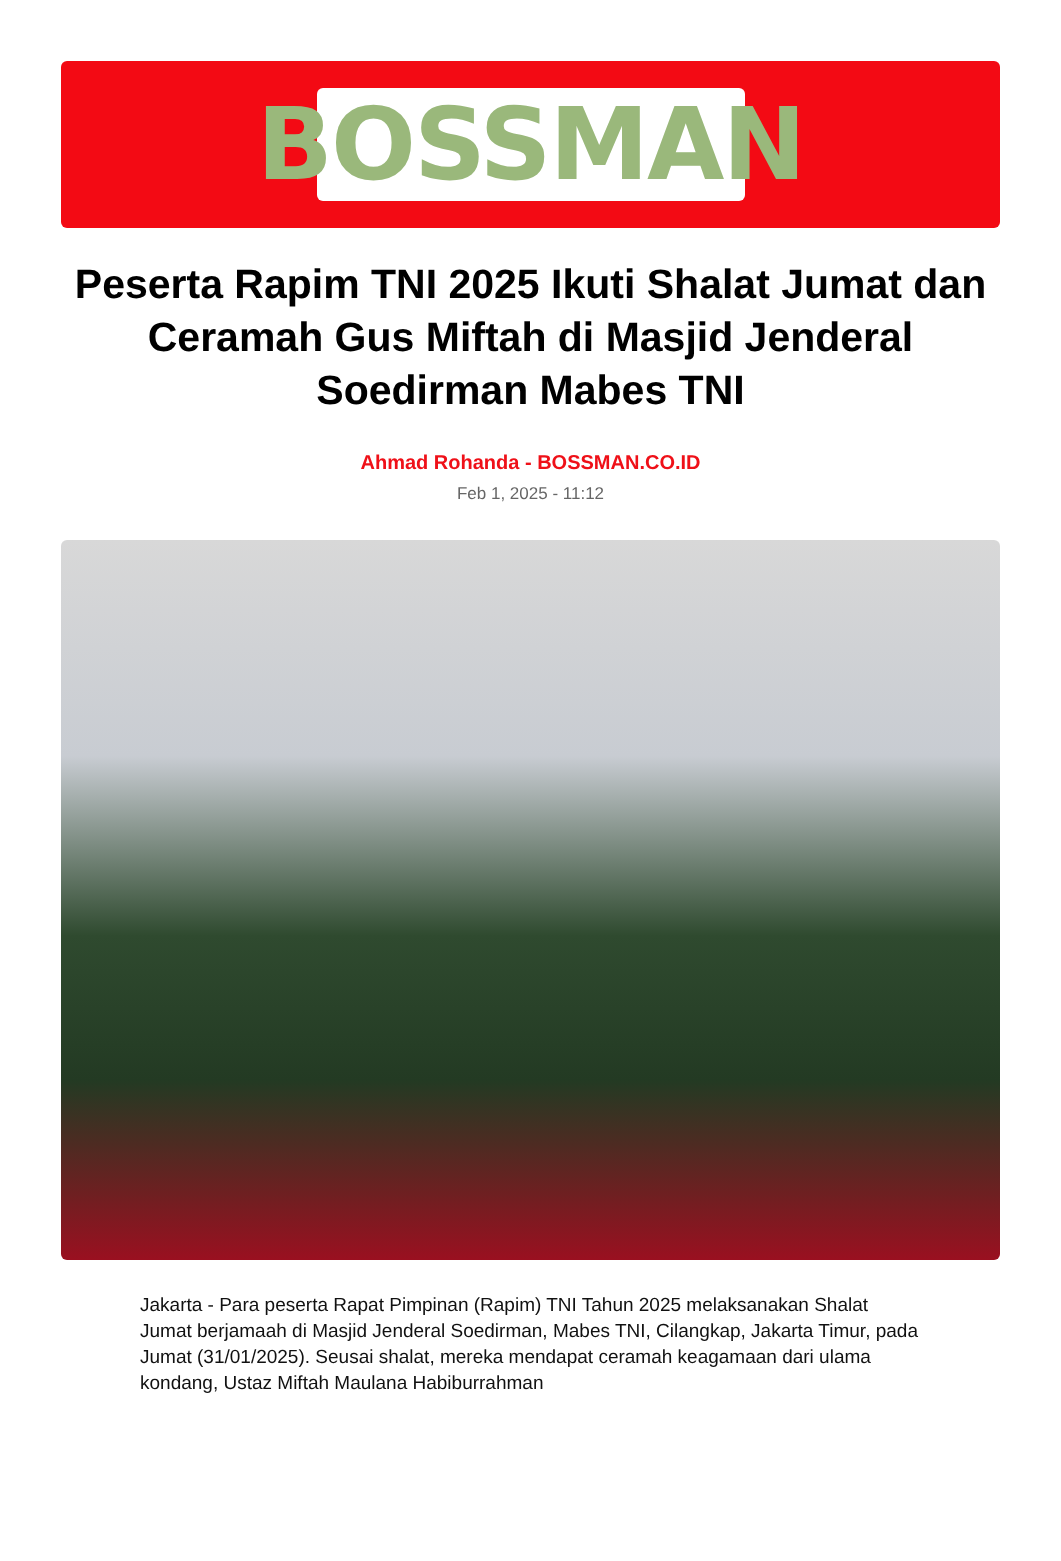BOSSMAN
Peserta Rapim TNI 2025 Ikuti Shalat Jumat dan Ceramah Gus Miftah di Masjid Jenderal Soedirman Mabes TNI
Ahmad Rohanda - BOSSMAN.CO.ID
Feb 1, 2025 - 11:12
Jakarta - Para peserta Rapat Pimpinan (Rapim) TNI Tahun 2025 melaksanakan Shalat Jumat berjamaah di Masjid Jenderal Soedirman, Mabes TNI, Cilangkap, Jakarta Timur, pada Jumat (31/01/2025). Seusai shalat, mereka mendapat ceramah keagamaan dari ulama kondang, Ustaz Miftah Maulana Habiburrahman